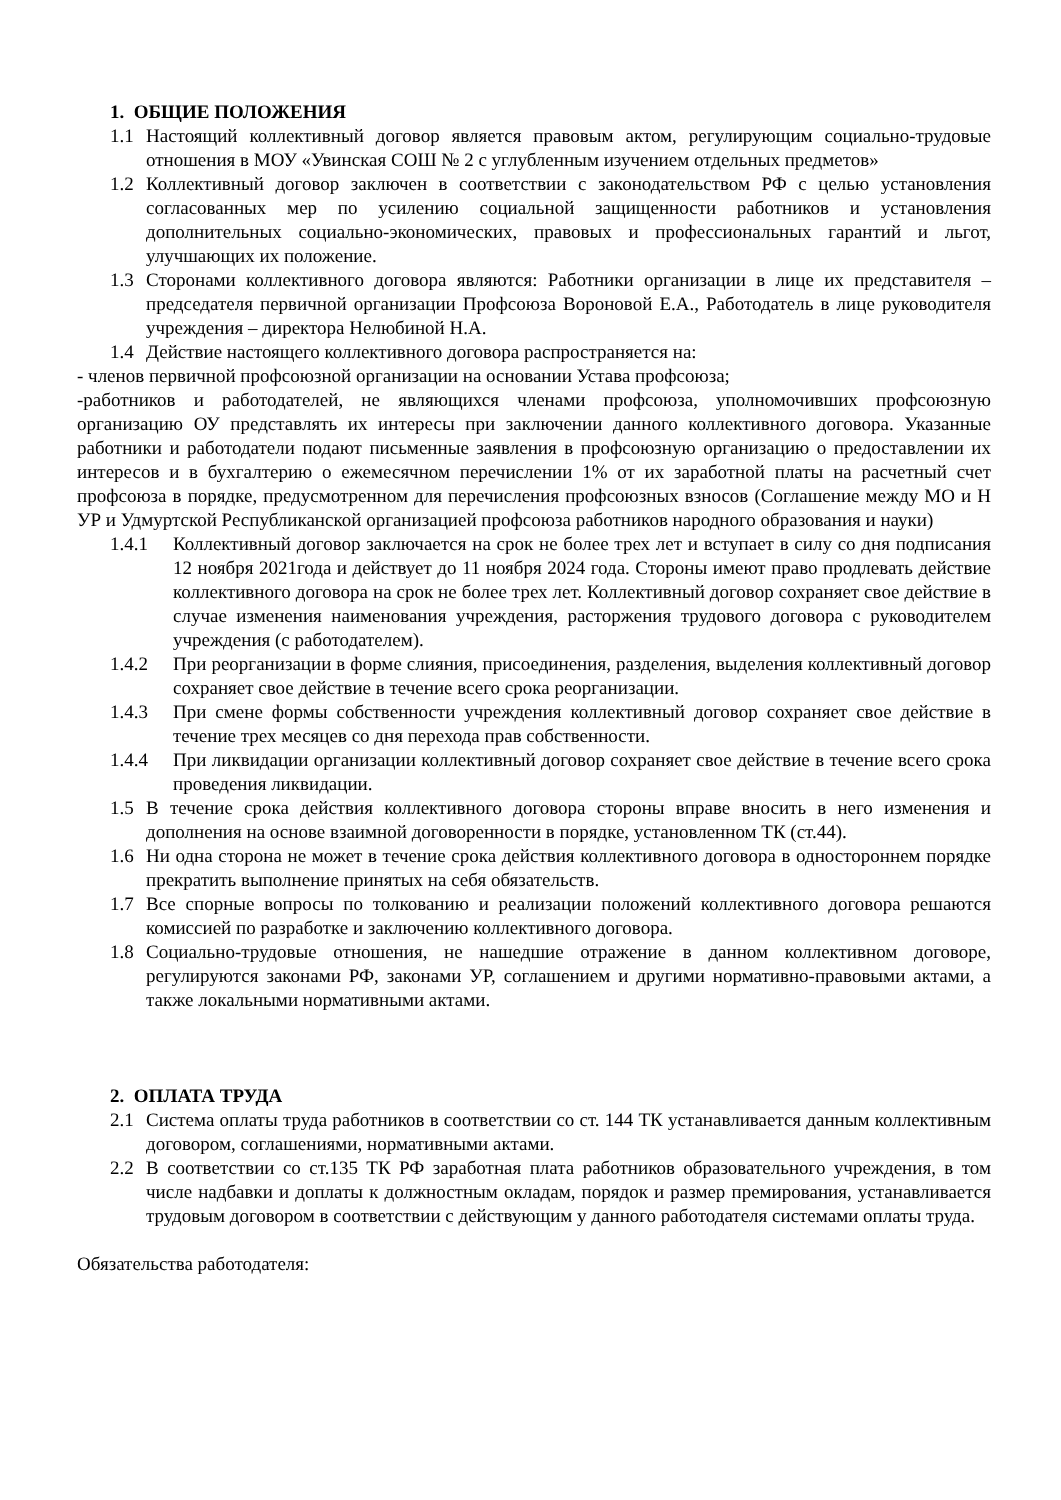1. ОБЩИЕ ПОЛОЖЕНИЯ
1.1 Настоящий коллективный договор является правовым актом, регулирующим социально-трудовые отношения в МОУ «Увинская СОШ № 2 с углубленным изучением отдельных предметов»
1.2 Коллективный договор заключен в соответствии с законодательством РФ с целью установления согласованных мер по усилению социальной защищенности работников и установления дополнительных социально-экономических, правовых и профессиональных гарантий и льгот, улучшающих их положение.
1.3 Сторонами коллективного договора являются: Работники организации в лице их представителя – председателя первичной организации Профсоюза Вороновой Е.А., Работодатель в лице руководителя учреждения – директора Нелюбиной Н.А.
1.4 Действие настоящего коллективного договора распространяется на:
- членов первичной профсоюзной организации на основании Устава профсоюза;
-работников и работодателей, не являющихся членами профсоюза, уполномочивших профсоюзную организацию ОУ представлять их интересы при заключении данного коллективного договора. Указанные работники и работодатели подают письменные заявления в профсоюзную организацию о предоставлении их интересов и в бухгалтерию о ежемесячном перечислении 1% от их заработной платы на расчетный счет профсоюза в порядке, предусмотренном для перечисления профсоюзных взносов (Соглашение между МО и Н УР и Удмуртской Республиканской организацией профсоюза работников народного образования и науки)
1.4.1 Коллективный договор заключается на срок не более трех лет и вступает в силу со дня подписания 12 ноября 2021года и действует до 11 ноября 2024 года. Стороны имеют право продлевать действие коллективного договора на срок не более трех лет. Коллективный договор сохраняет свое действие в случае изменения наименования учреждения, расторжения трудового договора с руководителем учреждения (с работодателем).
1.4.2 При реорганизации в форме слияния, присоединения, разделения, выделения коллективный договор сохраняет свое действие в течение всего срока реорганизации.
1.4.3 При смене формы собственности учреждения коллективный договор сохраняет свое действие в течение трех месяцев со дня перехода прав собственности.
1.4.4 При ликвидации организации коллективный договор сохраняет свое действие в течение всего срока проведения ликвидации.
1.5 В течение срока действия коллективного договора стороны вправе вносить в него изменения и дополнения на основе взаимной договоренности в порядке, установленном ТК (ст.44).
1.6 Ни одна сторона не может в течение срока действия коллективного договора в одностороннем порядке прекратить выполнение принятых на себя обязательств.
1.7 Все спорные вопросы по толкованию и реализации положений коллективного договора решаются комиссией по разработке и заключению коллективного договора.
1.8 Социально-трудовые отношения, не нашедшие отражение в данном коллективном договоре, регулируются законами РФ, законами УР, соглашением и другими нормативно-правовыми актами, а также локальными нормативными актами.
2. ОПЛАТА ТРУДА
2.1 Система оплаты труда работников в соответствии со ст. 144 ТК устанавливается данным коллективным договором, соглашениями, нормативными актами.
2.2 В соответствии со ст.135 ТК РФ заработная плата работников образовательного учреждения, в том числе надбавки и доплаты к должностным окладам, порядок и размер премирования, устанавливается трудовым договором в соответствии с действующим у данного работодателя системами оплаты труда.
Обязательства работодателя: